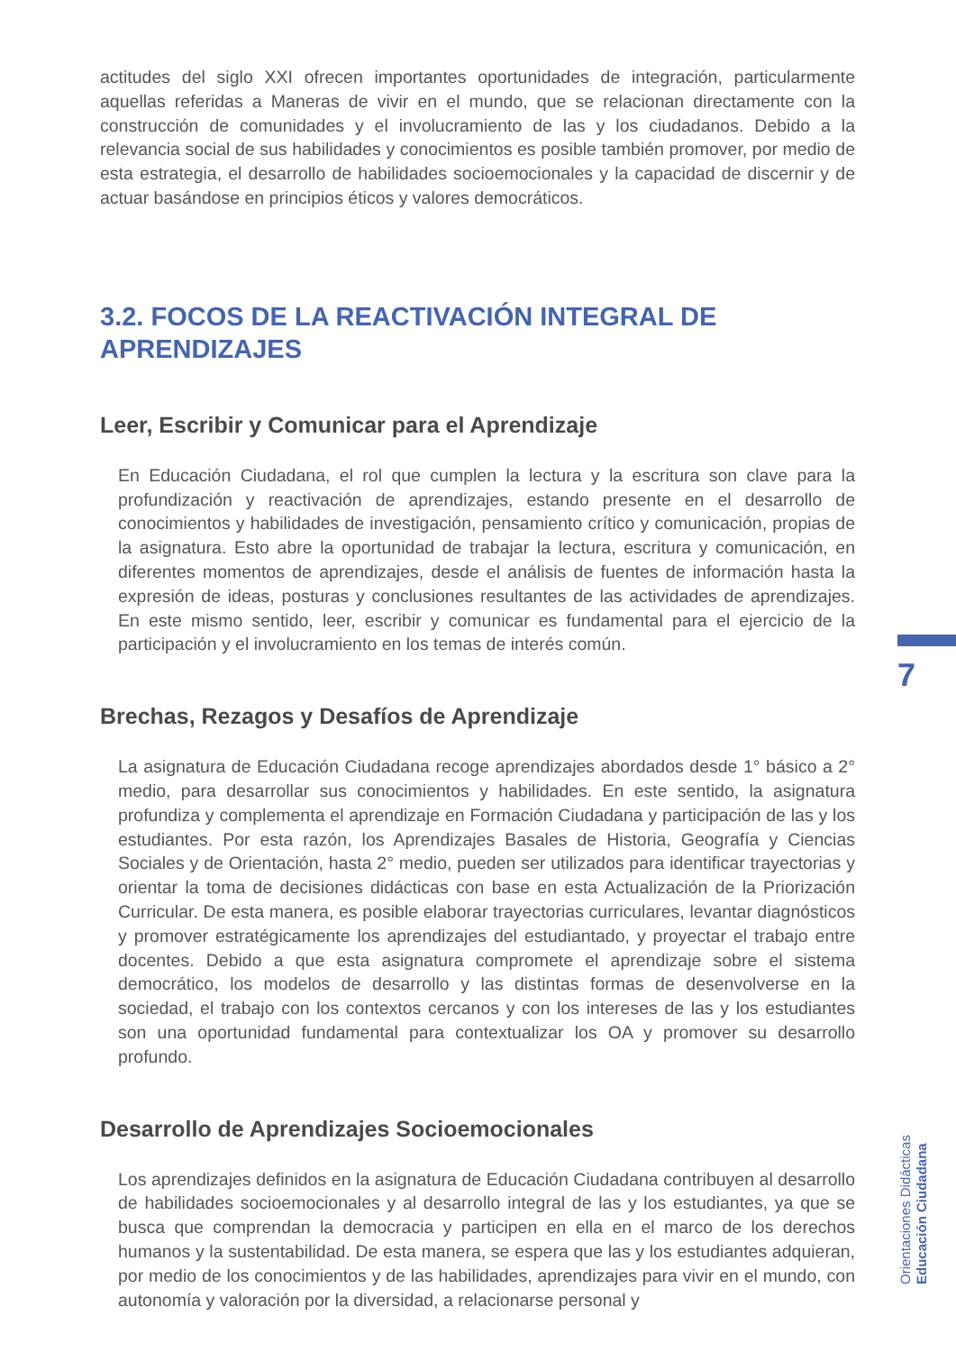actitudes del siglo XXI ofrecen importantes oportunidades de integración, particularmente aquellas referidas a Maneras de vivir en el mundo, que se relacionan directamente con la construcción de comunidades y el involucramiento de las y los ciudadanos. Debido a la relevancia social de sus habilidades y conocimientos es posible también promover, por medio de esta estrategia, el desarrollo de habilidades socioemocionales y la capacidad de discernir y de actuar basándose en principios éticos y valores democráticos.
3.2. FOCOS DE LA REACTIVACIÓN INTEGRAL DE
APRENDIZAJES
Leer, Escribir y Comunicar para el Aprendizaje
En Educación Ciudadana, el rol que cumplen la lectura y la escritura son clave para la profundización y reactivación de aprendizajes, estando presente en el desarrollo de conocimientos y habilidades de investigación, pensamiento crítico y comunicación, propias de la asignatura. Esto abre la oportunidad de trabajar la lectura, escritura y comunicación, en diferentes momentos de aprendizajes, desde el análisis de fuentes de información hasta la expresión de ideas, posturas y conclusiones resultantes de las actividades de aprendizajes. En este mismo sentido, leer, escribir y comunicar es fundamental para el ejercicio de la participación y el involucramiento en los temas de interés común.
Brechas, Rezagos y Desafíos de Aprendizaje
La asignatura de Educación Ciudadana recoge aprendizajes abordados desde 1° básico a 2° medio, para desarrollar sus conocimientos y habilidades. En este sentido, la asignatura profundiza y complementa el aprendizaje en Formación Ciudadana y participación de las y los estudiantes. Por esta razón, los Aprendizajes Basales de Historia, Geografía y Ciencias Sociales y de Orientación, hasta 2° medio, pueden ser utilizados para identificar trayectorias y orientar la toma de decisiones didácticas con base en esta Actualización de la Priorización Curricular. De esta manera, es posible elaborar trayectorias curriculares, levantar diagnósticos y promover estratégicamente los aprendizajes del estudiantado, y proyectar el trabajo entre docentes. Debido a que esta asignatura compromete el aprendizaje sobre el sistema democrático, los modelos de desarrollo y las distintas formas de desenvolverse en la sociedad, el trabajo con los contextos cercanos y con los intereses de las y los estudiantes son una oportunidad fundamental para contextualizar los OA y promover su desarrollo profundo.
Desarrollo de Aprendizajes Socioemocionales
Los aprendizajes definidos en la asignatura de Educación Ciudadana contribuyen al desarrollo de habilidades socioemocionales y al desarrollo integral de las y los estudiantes, ya que se busca que comprendan la democracia y participen en ella en el marco de los derechos humanos y la sustentabilidad. De esta manera, se espera que las y los estudiantes adquieran, por medio de los conocimientos y de las habilidades, aprendizajes para vivir en el mundo, con autonomía y valoración por la diversidad, a relacionarse personal y
7
Orientaciones Didácticas Educación Ciudadana